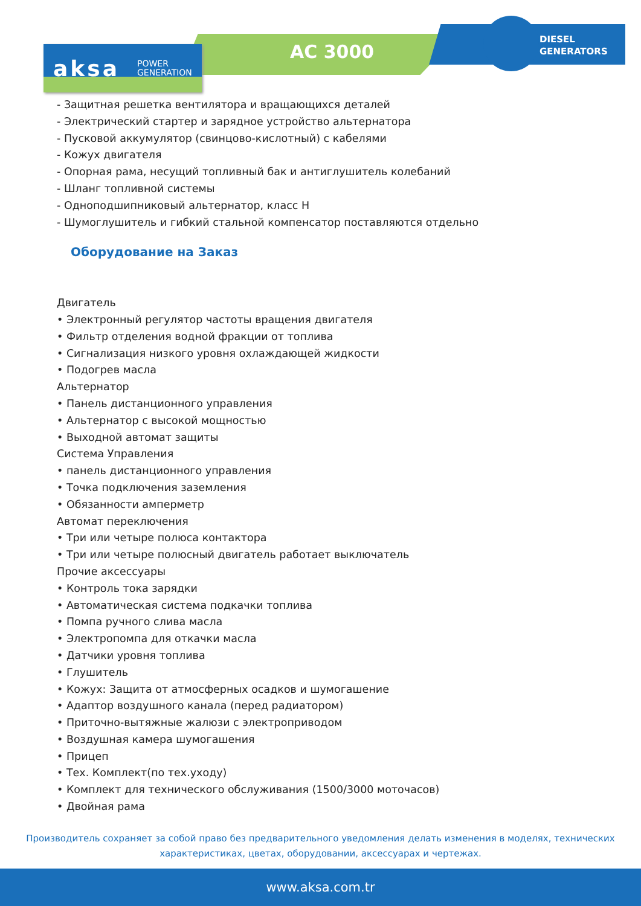aksa
POWER
GENERATION
AC 3000
DIESEL
GENERATORS
- Защитная решетка вентилятора и вращающихся деталей
- Электрический стартер и зарядное устройство альтернатора
- Пусковой аккумулятор (свинцово-кислотный) с кабелями
- Кожух двигателя
- Опорная рама, несущий топливный бак и антиглушитель колебаний
- Шланг топливной системы
- Одноподшипниковый альтернатор, класс H
- Шумоглушитель и гибкий стальной компенсатор поставляются отдельно
Оборудование на Заказ
Двигатель
• Электронный регулятор частоты вращения двигателя
• Фильтр отделения водной фракции от топлива
• Сигнализация низкого уровня охлаждающей жидкости
• Подогрев масла
Альтернатор
• Панель дистанционного управления
• Альтернатор с высокой мощностью
• Выходной автомат защиты
Система Управления
• панель дистанционного управления
• Точка подключения заземления
• Обязанности амперметр
Автомат переключения
• Три или четыре полюса контактора
• Три или четыре полюсный двигатель работает выключатель
Прочие аксессуары
• Контроль тока зарядки
• Автоматическая система подкачки топлива
• Помпа ручного слива масла
• Электропомпа для откачки масла
• Датчики уровня топлива
• Глушитель
• Кожух: Защита от атмосферных осадков и шумогашение
• Адаптор воздушного канала (перед радиатором)
• Приточно-вытяжные жалюзи с электроприводом
• Воздушная камера шумогашения
• Прицеп
• Тех. Комплект(по тех.уходу)
• Комплект для технического обслуживания (1500/3000 моточасов)
• Двойная рама
Производитель сохраняет за собой право без предварительного уведомления делать изменения в моделях, технических характеристиках, цветах, оборудовании, аксессуарах и чертежах.
www.aksa.com.tr